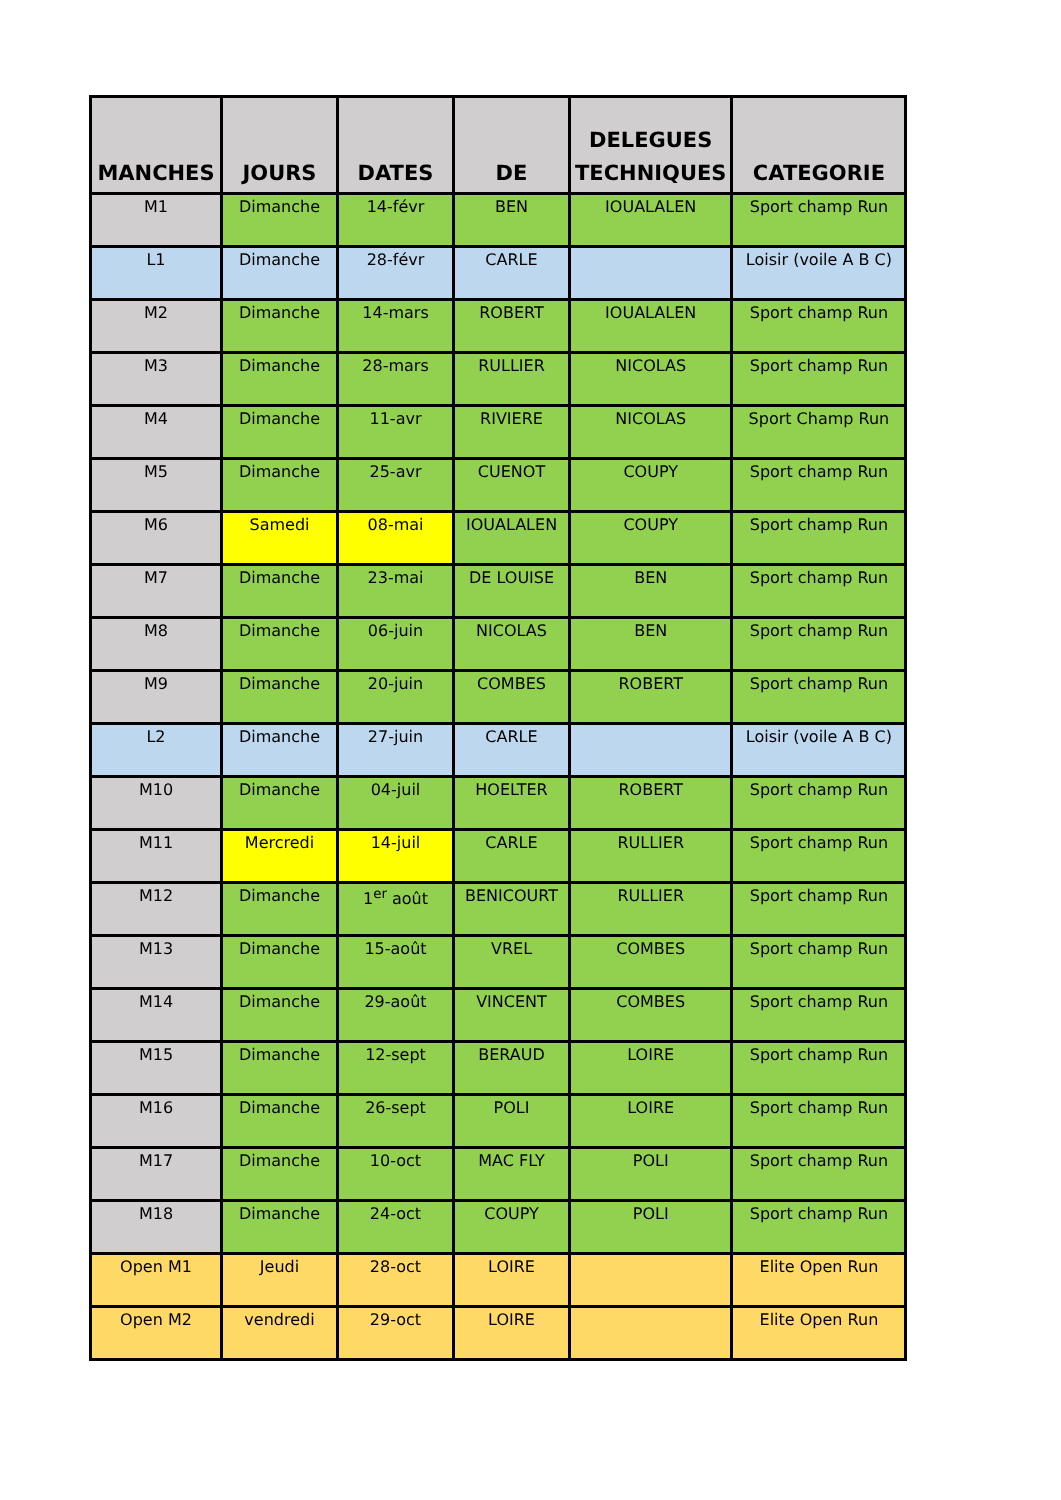| MANCHES | JOURS | DATES | DE | DELEGUES TECHNIQUES | CATEGORIE |
| --- | --- | --- | --- | --- | --- |
| M1 | Dimanche | 14-févr | BEN | IOUALALEN | Sport champ Run |
| L1 | Dimanche | 28-févr | CARLE | | Loisir (voile A B C) |
| M2 | Dimanche | 14-mars | ROBERT | IOUALALEN | Sport champ Run |
| M3 | Dimanche | 28-mars | RULLIER | NICOLAS | Sport champ Run |
| M4 | Dimanche | 11-avr | RIVIERE | NICOLAS | Sport Champ Run |
| M5 | Dimanche | 25-avr | CUENOT | COUPY | Sport champ Run |
| M6 | Samedi | 08-mai | IOUALALEN | COUPY | Sport champ Run |
| M7 | Dimanche | 23-mai | DE LOUISE | BEN | Sport champ Run |
| M8 | Dimanche | 06-juin | NICOLAS | BEN | Sport champ Run |
| M9 | Dimanche | 20-juin | COMBES | ROBERT | Sport champ Run |
| L2 | Dimanche | 27-juin | CARLE | | Loisir (voile A B C) |
| M10 | Dimanche | 04-juil | HOELTER | ROBERT | Sport champ Run |
| M11 | Mercredi | 14-juil | CARLE | RULLIER | Sport champ Run |
| M12 | Dimanche | 1<sup>er</sup> août | BENICOURT | RULLIER | Sport champ Run |
| M13 | Dimanche | 15-août | VREL | COMBES | Sport champ Run |
| M14 | Dimanche | 29-août | VINCENT | COMBES | Sport champ Run |
| M15 | Dimanche | 12-sept | BERAUD | LOIRE | Sport champ Run |
| M16 | Dimanche | 26-sept | POLI | LOIRE | Sport champ Run |
| M17 | Dimanche | 10-oct | MAC FLY | POLI | Sport champ Run |
| M18 | Dimanche | 24-oct | COUPY | POLI | Sport champ Run |
| Open M1 | Jeudi | 28-oct | LOIRE | | Elite Open Run |
| Open M2 | vendredi | 29-oct | LOIRE | | Elite Open Run |